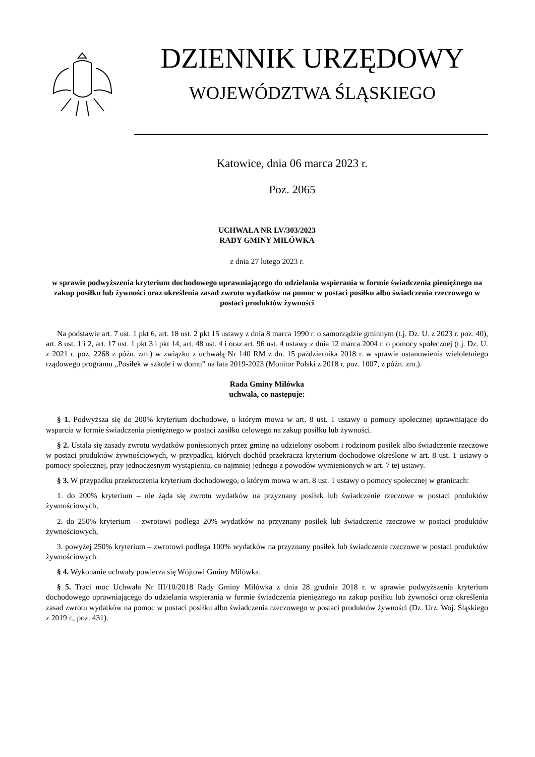DZIENNIK URZĘDOWY
WOJEWÓDZTWA ŚLĄSKIEGO
Katowice, dnia 06 marca 2023 r.
Poz. 2065
UCHWAŁA NR LV/303/2023
RADY GMINY MILÓWKA
z dnia 27 lutego 2023 r.
w sprawie podwyższenia kryterium dochodowego uprawniającego do udzielania wspierania w formie świadczenia pieniężnego na zakup posiłku lub żywności oraz określenia zasad zwrotu wydatków na pomoc w postaci posiłku albo świadczenia rzeczowego w postaci produktów żywności
Na podstawie art. 7 ust. 1 pkt 6, art. 18 ust. 2 pkt 15 ustawy z dnia 8 marca 1990 r. o samorządzie gminnym (t.j. Dz. U. z 2023 r. poz. 40), art. 8 ust. 1 i 2, art. 17 ust. 1 pkt 3 i pkt 14, art. 48 ust. 4 i oraz art. 96 ust. 4 ustawy z dnia 12 marca 2004 r. o pomocy społecznej (t.j. Dz. U. z 2021 r. poz. 2268 z późn. zm.) w związku z uchwałą Nr 140 RM z dn. 15 października 2018 r. w sprawie ustanowienia wieloletniego rządowego programu „Posiłek w szkole i w domu” na lata 2019-2023 (Monitor Polski z 2018 r. poz. 1007, z późn. zm.).
Rada Gminy Milówka
uchwala, co następuje:
§ 1. Podwyższa się do 200% kryterium dochodowe, o którym mowa w art. 8 ust. 1 ustawy o pomocy społecznej uprawniające do wsparcia w formie świadczenia pieniężnego w postaci zasiłku celowego na zakup posiłku lub żywności.
§ 2. Ustala się zasady zwrotu wydatków poniesionych przez gminę na udzielony osobom i rodzinom posiłek albo świadczenie rzeczowe w postaci produktów żywnościowych, w przypadku, których dochód przekracza kryterium dochodowe określone w art. 8 ust. 1 ustawy o pomocy społecznej, przy jednoczesnym wystąpieniu, co najmniej jednego z powodów wymienionych w art. 7 tej ustawy.
§ 3. W przypadku przekroczenia kryterium dochodowego, o którym mowa w art. 8 ust. 1 ustawy o pomocy społecznej w granicach:
1. do 200% kryterium – nie żąda się zwrotu wydatków na przyznany posiłek lub świadczenie rzeczowe w postaci produktów żywnościowych,
2. do 250% kryterium – zwrotowi podlega 20% wydatków na przyznany posiłek lub świadczenie rzeczowe w postaci produktów żywnościowych,
3. powyżej 250% kryterium – zwrotowi podlega 100% wydatków na przyznany posiłek lub świadczenie rzeczowe w postaci produktów żywnościowych.
§ 4. Wykonanie uchwały powierza się Wójtowi Gminy Milówka.
§ 5. Traci moc Uchwała Nr III/10/2018 Rady Gminy Milówka z dnia 28 grudnia 2018 r. w sprawie podwyższenia kryterium dochodowego uprawniającego do udzielania wspierania w formie świadczenia pieniężnego na zakup posiłku lub żywności oraz określenia zasad zwrotu wydatków na pomoc w postaci posiłku albo świadczenia rzeczowego w postaci produktów żywności (Dz. Urz. Woj. Śląskiego z 2019 r., poz. 431).